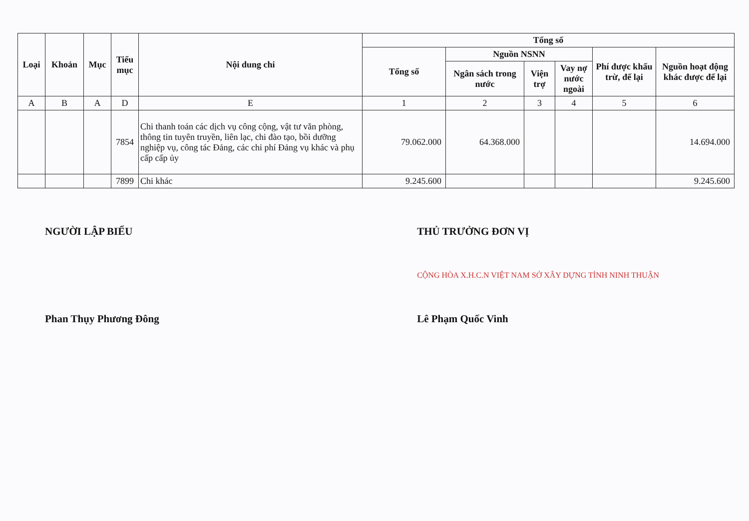| Loại | Khoản | Mục | Tiểu mục | Nội dung chi | Tổng số | | | | | |
| --- | --- | --- | --- | --- | --- | --- | --- | --- | --- | --- |
| | | | | | Tổng số | Nguồn NSNN | | | Phí được khấu trừ, để lại | Nguồn hoạt động khác được để lại |
| | | | | | | Ngân sách trong nước | Viện trợ | Vay nợ nước ngoài | | |
| A | B | A | D | E | 1 | 2 | 3 | 4 | 5 | 6 |
| | | | 7854 | Chi thanh toán các dịch vụ công cộng, vật tư văn phòng, thông tin tuyên truyền, liên lạc, chi đào tạo, bồi dưỡng nghiệp vụ, công tác Đảng, các chi phí Đảng vụ khác và phụ cấp cấp ủy | 79.062.000 | 64.368.000 | | | | 14.694.000 |
| | | | 7899 | Chi khác | 9.245.600 | | | | | 9.245.600 |
NGƯỜI LẬP BIỂU
Phan Thụy Phương Đông
THỦ TRƯỞNG ĐƠN VỊ
CỘNG HÒA X.H.C.N VIỆT NAM SỞ XÂY DỰNG TỈNH NINH THUẬN
Lê Phạm Quốc Vinh